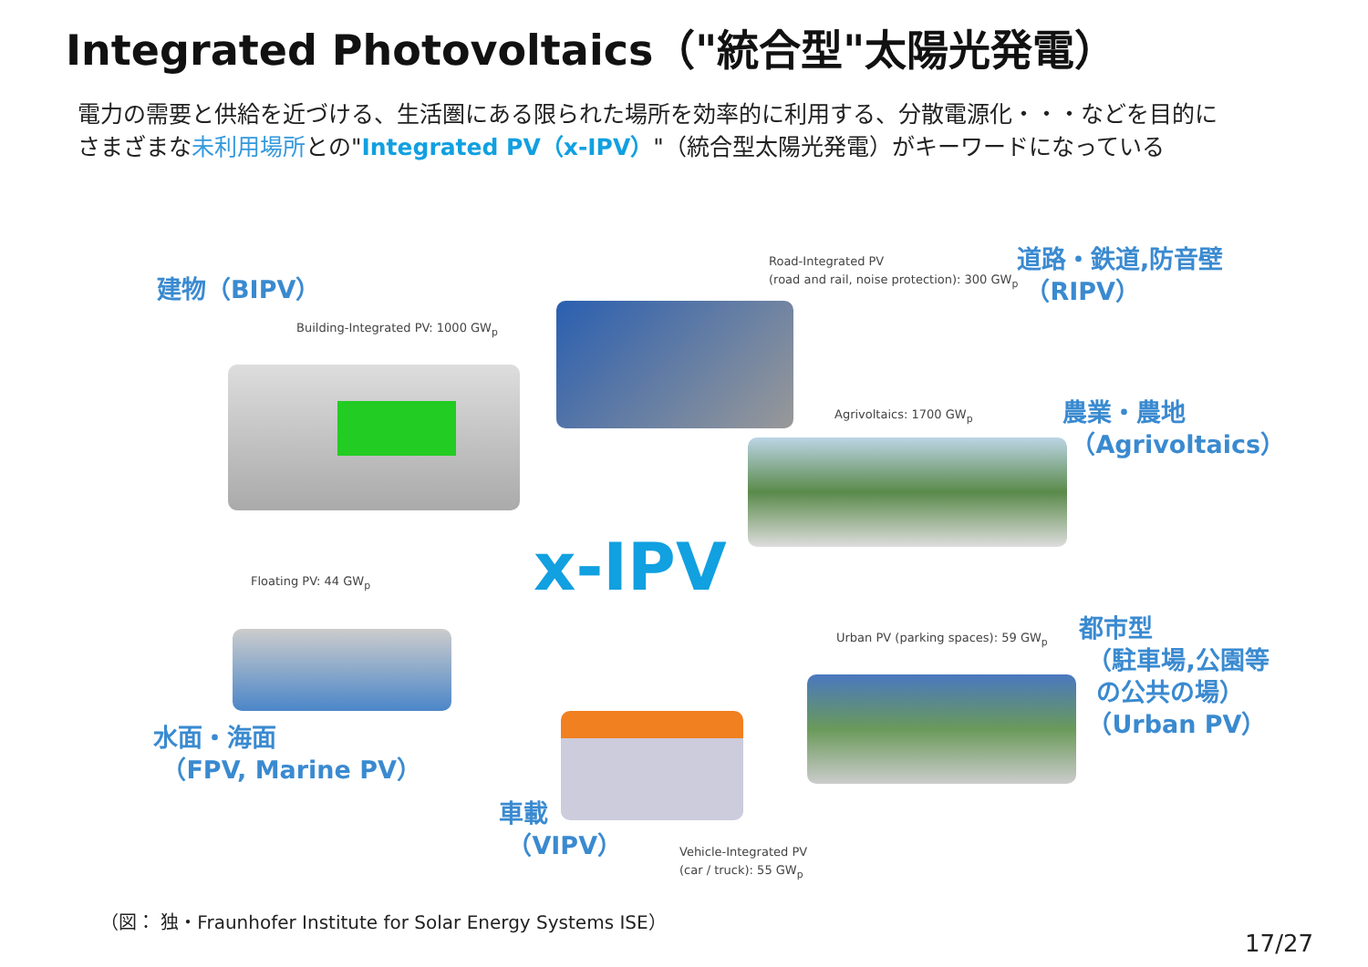Integrated Photovoltaics（"統合型"太陽光発電）
電力の需要と供給を近づける、生活圏にある限られた場所を効率的に利用する、分散電源化・・・などを目的に
さまざまな未利用場所との"Integrated PV（x-IPV）"（統合型太陽光発電）がキーワードになっている
建物（BIPV）
Building-Integrated PV: 1000 GW<sub>p</sub>
Road-Integrated PV
(road and rail, noise protection): 300 GW<sub>p</sub>
道路・鉄道,防音壁
（RIPV）
Agrivoltaics: 1700 GW<sub>p</sub>
農業・農地
（Agrivoltaics）
x-IPV
Floating PV: 44 GW<sub>p</sub>
Urban PV (parking spaces): 59 GW<sub>p</sub>
都市型
（駐車場,公園等
の公共の場）
（Urban PV）
水面・海面
（FPV, Marine PV）
車載
（VIPV）
Vehicle-Integrated PV
(car / truck): 55 GW<sub>p</sub>
（図： 独・Fraunhofer Institute for Solar Energy Systems ISE）
17/27